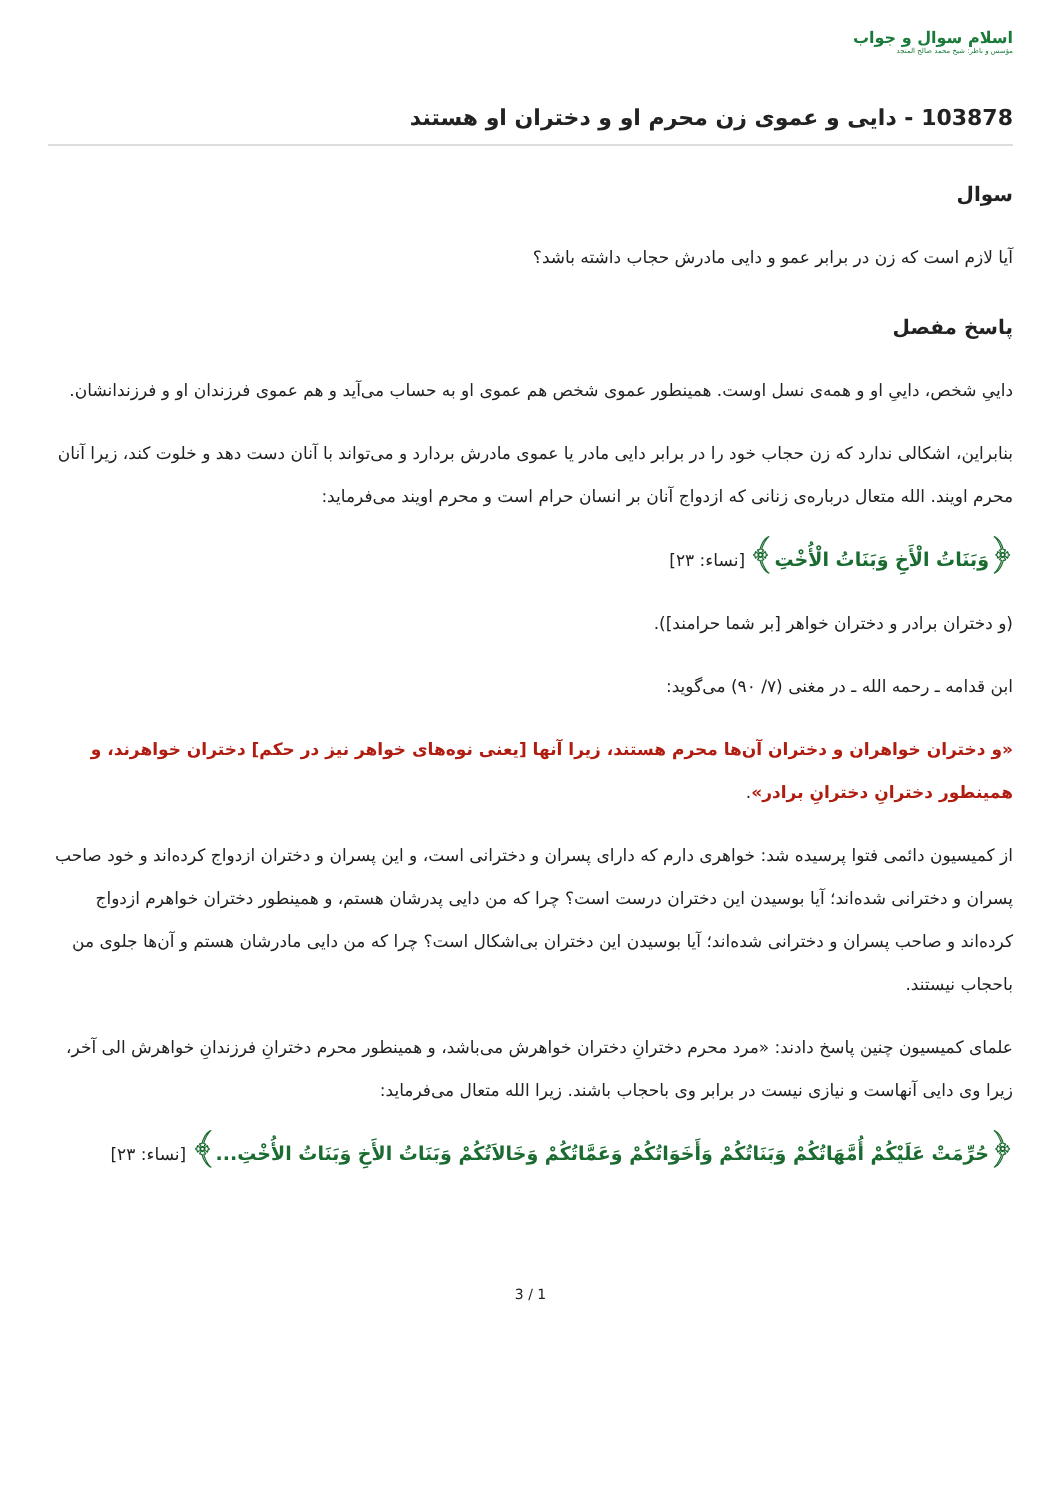اسلام سوال و جواب
مؤسس و ناظر: شیخ محمد صالح المنجد
103878 - دایی و عموی زن محرم او و دختران او هستند
سوال
آیا لازم است که زن در برابر عمو و دایی مادرش حجاب داشته باشد؟
پاسخ مفصل
دايیِ شخص، دايیِ او و همه‌ی نسل اوست. همينطور عموی شخص هم عموی او به حساب می‌آيد و هم عموی فرزندان او و فرزندانشان.
بنابراين، اشکالی ندارد که زن حجاب خود را در برابر دايی مادر يا عموی مادرش بردارد و می‌تواند با آنان دست دهد و خلوت کند، زيرا آنان محرم اويند. الله متعال درباره‌ی زنانی که ازدواج آنان بر انسان حرام است و محرم اويند می‌فرمايد:
﴿وَبَنَاتُ الْأَخِ وَبَنَاتُ الْأُخْتِ﴾ [نساء: ٢٣]
(و دختران برادر و دختران خواهر [بر شما حرامند]).
ابن قدامه ـ رحمه الله ـ در مغنی (٧/ ٩٠) می‌گويد:
«و دختران خواهران و دختران آن‌ها محرم هستند، زيرا آنها [يعنی نوه‌های خواهر نيز در حکم] دختران خواهرند، و همينطور دخترانِ دخترانِ برادر».
از کميسيون دائمی فتوا پرسيده شد: خواهری دارم که دارای پسران و دخترانی است، و اين پسران و دختران ازدواج کرده‌اند و خود صاحب پسران و دخترانی شده‌اند؛ آيا بوسيدن اين دختران درست است؟ چرا که من دايی پدرشان هستم، و همينطور دختران خواهرم ازدواج کرده‌اند و صاحب پسران و دخترانی شده‌اند؛ آيا بوسيدن اين دختران بی‌اشکال است؟ چرا که من دايی مادرشان هستم و آن‌ها جلوی من باحجاب نيستند.
علمای کميسيون چنين پاسخ دادند: «مرد محرم دخترانِ دختران خواهرش می‌باشد، و همينطور محرم دخترانِ فرزندانِ خواهرش الی آخر، زيرا وی دايی آنهاست و نيازی نيست در برابر وی باحجاب باشند. زيرا الله متعال می‌فرمايد:
﴿حُرِّمَتْ عَلَيْكُمْ أُمَّهَاتُكُمْ وَبَنَاتُكُمْ وَأَخَوَاتُكُمْ وَعَمَّاتُكُمْ وَخَالاَتُكُمْ وَبَنَاتُ الأَخِ وَبَنَاتُ الأُخْتِ...﴾ [نساء: ٢٣]
3 / 1